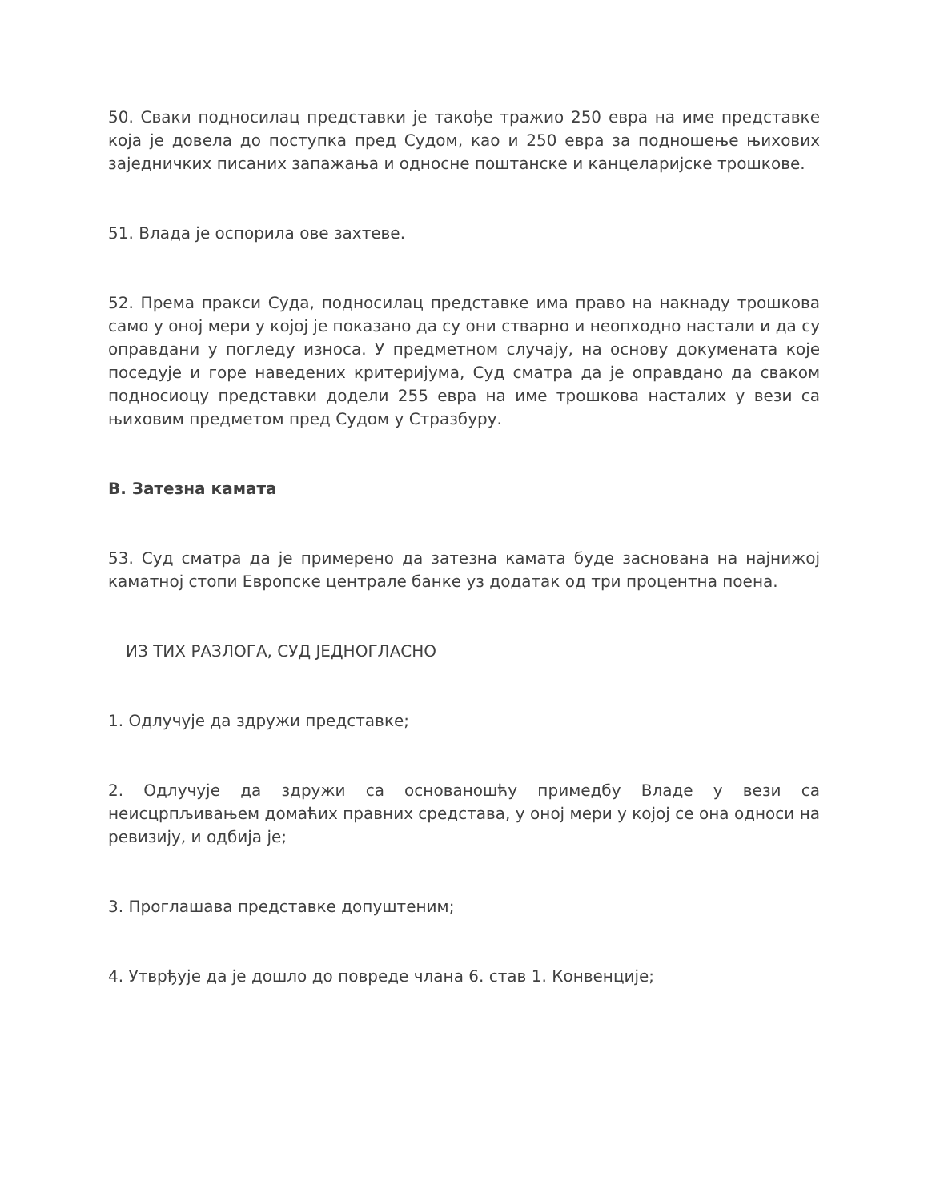50. Сваки подносилац представки је такође тражио 250 евра на име представке која је довела до поступка пред Судом, као и 250 евра за подношење њихових заједничких писаних запажања и односне поштанске и канцеларијске трошкове.
51. Влада је оспорила ове захтеве.
52. Према пракси Суда, подносилац представке има право на накнаду трошкова само у оној мери у којој је показано да су они стварно и неопходно настали и да су оправдани у погледу износа. У предметном случају, на основу докумената које поседује и горе наведених критеријума, Суд сматра да је оправдано да сваком подносиоцу представки додели 255 евра на име трошкова насталих у вези са њиховим предметом пред Судом у Стразбуру.
В. Затезна камата
53. Суд сматра да је примерено да затезна камата буде заснована на најнижој каматној стопи Европске централе банке уз додатак од три процентна поена.
ИЗ ТИХ РАЗЛОГА, СУД ЈЕДНОГЛАСНО
1. Одлучује да здружи представке;
2. Одлучује да здружи са основаношћу примедбу Владе у вези са неисцрпљивањем домаћих правних средстава, у оној мери у којој се она односи на ревизију, и одбија је;
3. Проглашава представке допуштеним;
4. Утврђује да је дошло до повреде члана 6. став 1. Конвенције;